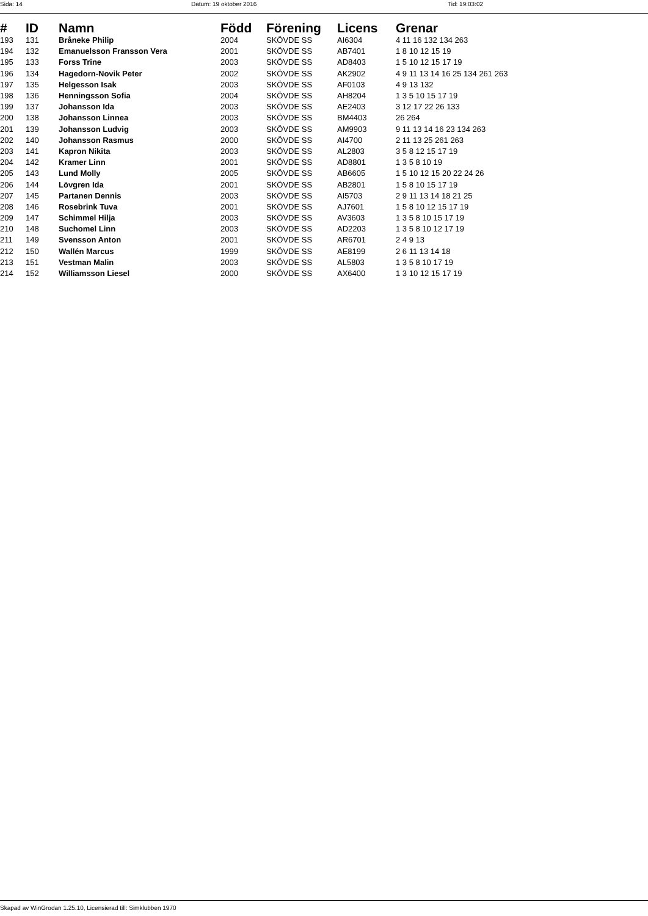Sida: 14 Datum: 19 oktober 2016 Tid: 19:03:02
| # | ID | Namn | Född | Förening | Licens | Grenar |
| --- | --- | --- | --- | --- | --- | --- |
| 193 | 131 | Bråneke Philip | 2004 | SKÖVDE SS | AI6304 | 4 11 16 132 134 263 |
| 194 | 132 | Emanuelsson Fransson Vera | 2001 | SKÖVDE SS | AB7401 | 1 8 10 12 15 19 |
| 195 | 133 | Forss Trine | 2003 | SKÖVDE SS | AD8403 | 1 5 10 12 15 17 19 |
| 196 | 134 | Hagedorn-Novik Peter | 2002 | SKÖVDE SS | AK2902 | 4 9 11 13 14 16 25 134 261 263 |
| 197 | 135 | Helgesson Isak | 2003 | SKÖVDE SS | AF0103 | 4 9 13 132 |
| 198 | 136 | Henningsson Sofia | 2004 | SKÖVDE SS | AH8204 | 1 3 5 10 15 17 19 |
| 199 | 137 | Johansson Ida | 2003 | SKÖVDE SS | AE2403 | 3 12 17 22 26 133 |
| 200 | 138 | Johansson Linnea | 2003 | SKÖVDE SS | BM4403 | 26 264 |
| 201 | 139 | Johansson Ludvig | 2003 | SKÖVDE SS | AM9903 | 9 11 13 14 16 23 134 263 |
| 202 | 140 | Johansson Rasmus | 2000 | SKÖVDE SS | AI4700 | 2 11 13 25 261 263 |
| 203 | 141 | Kapron Nikita | 2003 | SKÖVDE SS | AL2803 | 3 5 8 12 15 17 19 |
| 204 | 142 | Kramer Linn | 2001 | SKÖVDE SS | AD8801 | 1 3 5 8 10 19 |
| 205 | 143 | Lund Molly | 2005 | SKÖVDE SS | AB6605 | 1 5 10 12 15 20 22 24 26 |
| 206 | 144 | Lövgren Ida | 2001 | SKÖVDE SS | AB2801 | 1 5 8 10 15 17 19 |
| 207 | 145 | Partanen Dennis | 2003 | SKÖVDE SS | AI5703 | 2 9 11 13 14 18 21 25 |
| 208 | 146 | Rosebrink Tuva | 2001 | SKÖVDE SS | AJ7601 | 1 5 8 10 12 15 17 19 |
| 209 | 147 | Schimmel Hilja | 2003 | SKÖVDE SS | AV3603 | 1 3 5 8 10 15 17 19 |
| 210 | 148 | Suchomel Linn | 2003 | SKÖVDE SS | AD2203 | 1 3 5 8 10 12 17 19 |
| 211 | 149 | Svensson Anton | 2001 | SKÖVDE SS | AR6701 | 2 4 9 13 |
| 212 | 150 | Wallén Marcus | 1999 | SKÖVDE SS | AE8199 | 2 6 11 13 14 18 |
| 213 | 151 | Vestman Malin | 2003 | SKÖVDE SS | AL5803 | 1 3 5 8 10 17 19 |
| 214 | 152 | Williamsson Liesel | 2000 | SKÖVDE SS | AX6400 | 1 3 10 12 15 17 19 |
Skapad av WinGrodan 1.25.10, Licensierad till: Simklubben 1970